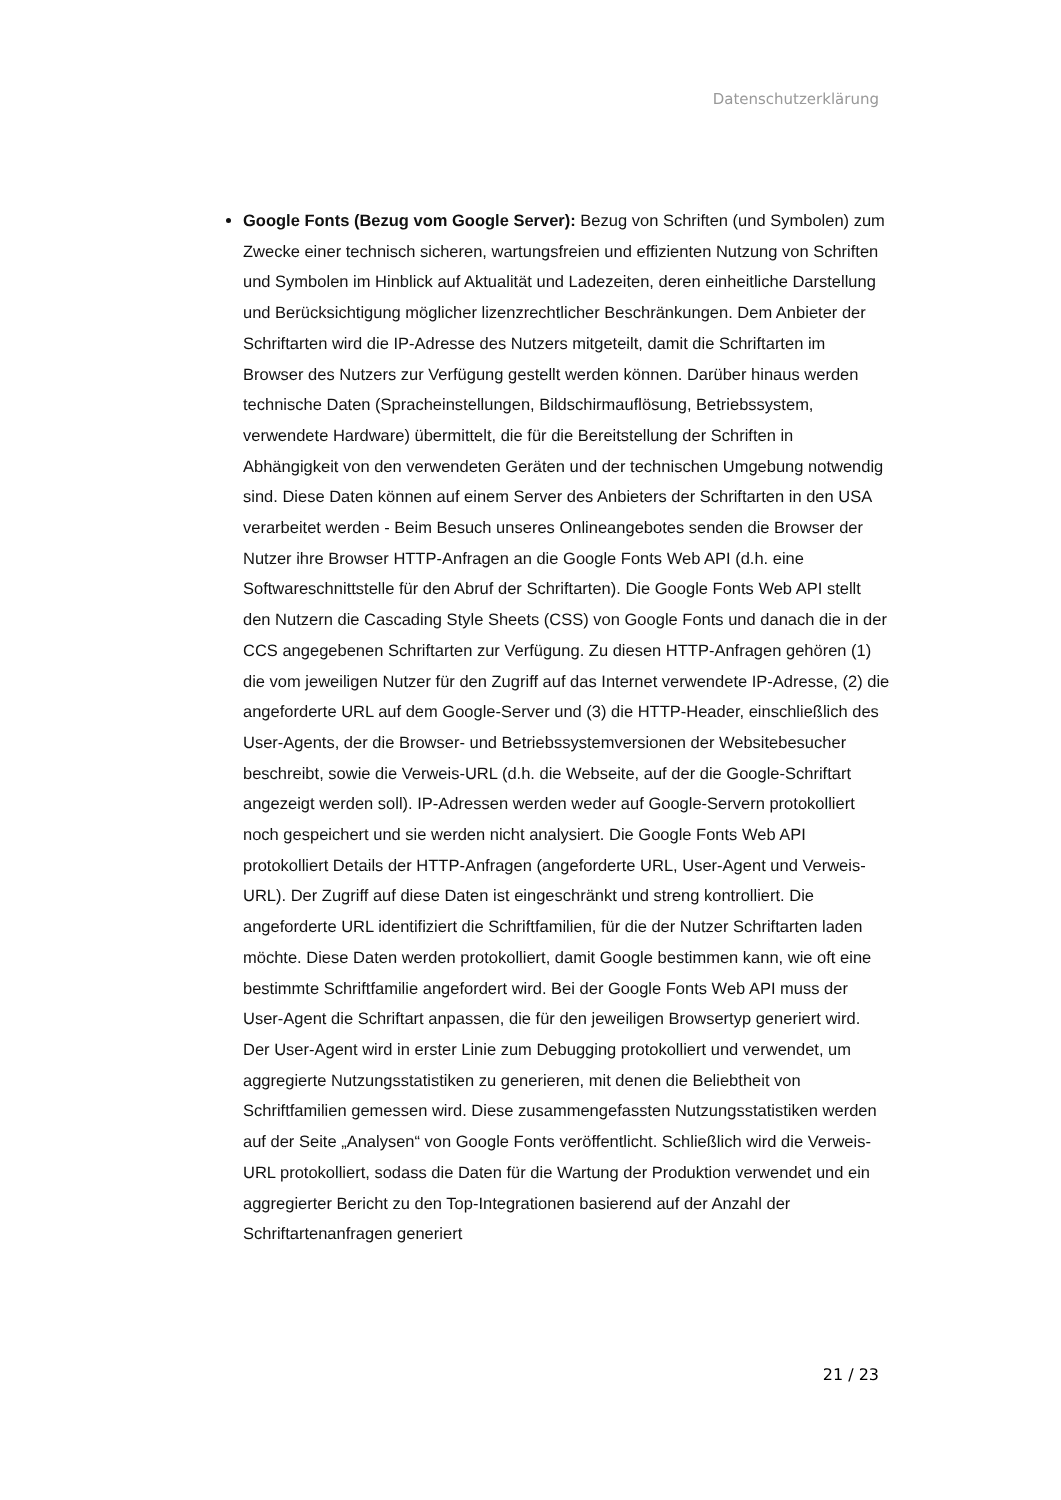Datenschutzerklärung
Google Fonts (Bezug vom Google Server): Bezug von Schriften (und Symbolen) zum Zwecke einer technisch sicheren, wartungsfreien und effizienten Nutzung von Schriften und Symbolen im Hinblick auf Aktualität und Ladezeiten, deren einheitliche Darstellung und Berücksichtigung möglicher lizenzrechtlicher Beschränkungen. Dem Anbieter der Schriftarten wird die IP-Adresse des Nutzers mitgeteilt, damit die Schriftarten im Browser des Nutzers zur Verfügung gestellt werden können. Darüber hinaus werden technische Daten (Spracheinstellungen, Bildschirmauflösung, Betriebssystem, verwendete Hardware) übermittelt, die für die Bereitstellung der Schriften in Abhängigkeit von den verwendeten Geräten und der technischen Umgebung notwendig sind. Diese Daten können auf einem Server des Anbieters der Schriftarten in den USA verarbeitet werden - Beim Besuch unseres Onlineangebotes senden die Browser der Nutzer ihre Browser HTTP-Anfragen an die Google Fonts Web API (d.h. eine Softwareschnittstelle für den Abruf der Schriftarten). Die Google Fonts Web API stellt den Nutzern die Cascading Style Sheets (CSS) von Google Fonts und danach die in der CCS angegebenen Schriftarten zur Verfügung. Zu diesen HTTP-Anfragen gehören (1) die vom jeweiligen Nutzer für den Zugriff auf das Internet verwendete IP-Adresse, (2) die angeforderte URL auf dem Google-Server und (3) die HTTP-Header, einschließlich des User-Agents, der die Browser- und Betriebssystemversionen der Websitebesucher beschreibt, sowie die Verweis-URL (d.h. die Webseite, auf der die Google-Schriftart angezeigt werden soll). IP-Adressen werden weder auf Google-Servern protokolliert noch gespeichert und sie werden nicht analysiert. Die Google Fonts Web API protokolliert Details der HTTP-Anfragen (angeforderte URL, User-Agent und Verweis-URL). Der Zugriff auf diese Daten ist eingeschränkt und streng kontrolliert. Die angeforderte URL identifiziert die Schriftfamilien, für die der Nutzer Schriftarten laden möchte. Diese Daten werden protokolliert, damit Google bestimmen kann, wie oft eine bestimmte Schriftfamilie angefordert wird. Bei der Google Fonts Web API muss der User-Agent die Schriftart anpassen, die für den jeweiligen Browsertyp generiert wird. Der User-Agent wird in erster Linie zum Debugging protokolliert und verwendet, um aggregierte Nutzungsstatistiken zu generieren, mit denen die Beliebtheit von Schriftfamilien gemessen wird. Diese zusammengefassten Nutzungsstatistiken werden auf der Seite „Analysen“ von Google Fonts veröffentlicht. Schließlich wird die Verweis-URL protokolliert, sodass die Daten für die Wartung der Produktion verwendet und ein aggregierter Bericht zu den Top-Integrationen basierend auf der Anzahl der Schriftartenanfragen generiert
21 / 23